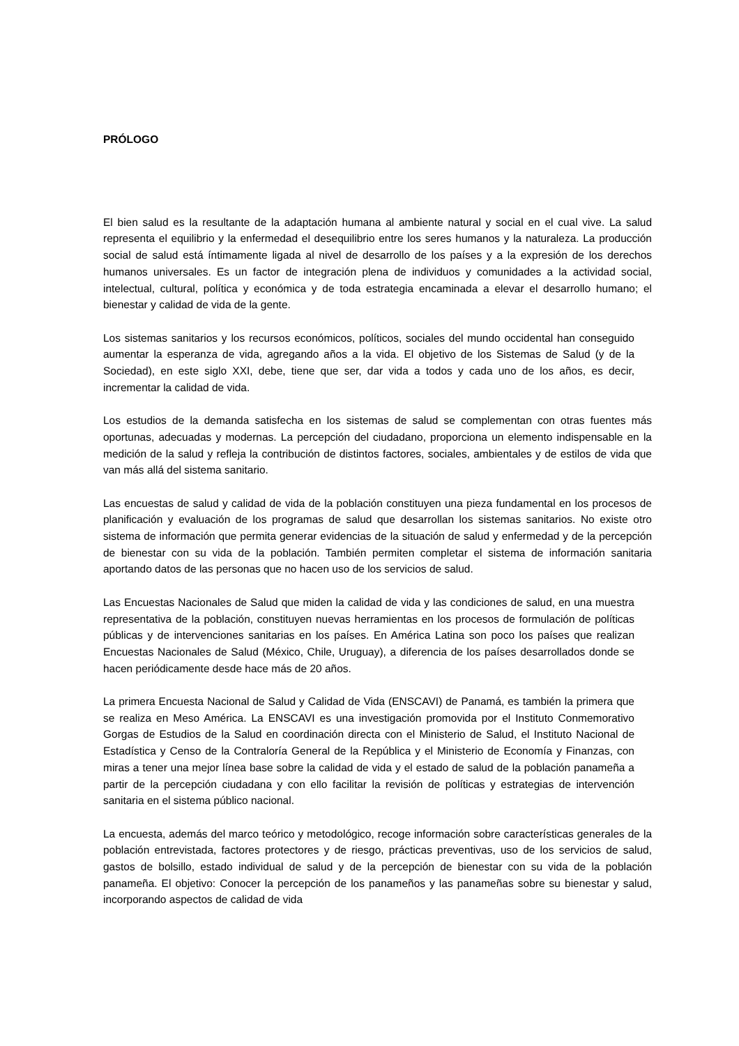PRÓLOGO
El bien salud es la resultante de la adaptación humana al ambiente natural y social en el cual vive. La salud representa el equilibrio y la enfermedad el desequilibrio entre los seres humanos y la naturaleza. La producción social de salud está íntimamente ligada al nivel de desarrollo de los países y a la expresión de los derechos humanos universales. Es un factor de integración plena de individuos y comunidades a la actividad social, intelectual, cultural, política y económica y de toda estrategia encaminada a elevar el desarrollo humano; el bienestar y calidad de vida de la gente.
Los sistemas sanitarios y los recursos económicos, políticos, sociales del mundo occidental han conseguido aumentar la esperanza de vida, agregando años a la vida. El objetivo de los Sistemas de Salud (y de la Sociedad), en este siglo XXI, debe, tiene que ser, dar vida a todos y cada uno de los años, es decir, incrementar la calidad de vida.
Los estudios de la demanda satisfecha en los sistemas de salud se complementan con otras fuentes más oportunas, adecuadas y modernas. La percepción del ciudadano, proporciona un elemento indispensable en la medición de la salud y refleja la contribución de distintos factores, sociales, ambientales y de estilos de vida que van más allá del sistema sanitario.
Las encuestas de salud y calidad de vida de la población constituyen una pieza fundamental en los procesos de planificación y evaluación de los programas de salud que desarrollan los sistemas sanitarios. No existe otro sistema de información que permita generar evidencias de la situación de salud y enfermedad y de la percepción de bienestar con su vida de la población. También permiten completar el sistema de información sanitaria aportando datos de las personas que no hacen uso de los servicios de salud.
Las Encuestas Nacionales de Salud que miden la calidad de vida y las condiciones de salud, en una muestra representativa de la población, constituyen nuevas herramientas en los procesos de formulación de políticas públicas y de intervenciones sanitarias en los países. En América Latina son poco los países que realizan Encuestas Nacionales de Salud (México, Chile, Uruguay), a diferencia de los países desarrollados donde se hacen periódicamente desde hace más de 20 años.
La primera Encuesta Nacional de Salud y Calidad de Vida (ENSCAVI) de Panamá, es también la primera que se realiza en Meso América. La ENSCAVI es una investigación promovida por el Instituto Conmemorativo Gorgas de Estudios de la Salud en coordinación directa con el Ministerio de Salud, el Instituto Nacional de Estadística y Censo de la Contraloría General de la República y el Ministerio de Economía y Finanzas, con miras a tener una mejor línea base sobre la calidad de vida y el estado de salud de la población panameña a partir de la percepción ciudadana y con ello facilitar la revisión de políticas y estrategias de intervención sanitaria en el sistema público nacional.
La encuesta, además del marco teórico y metodológico, recoge información sobre características generales de la población entrevistada, factores protectores y de riesgo, prácticas preventivas, uso de los servicios de salud, gastos de bolsillo, estado individual de salud y de la percepción de bienestar con su vida de la población panameña. El objetivo: Conocer la percepción de los panameños y las panameñas sobre su bienestar y salud, incorporando aspectos de calidad de vida